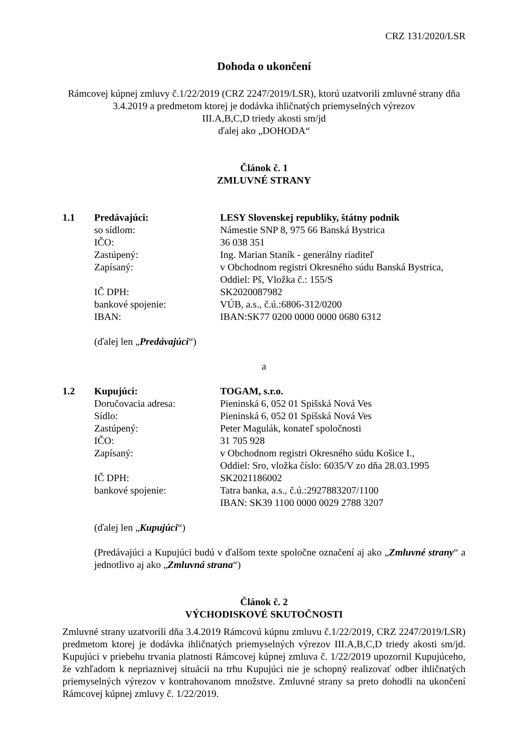CRZ 131/2020/LSR
Dohoda o ukončení
Rámcovej kúpnej zmluvy č.1/22/2019 (CRZ 2247/2019/LSR), ktorú uzatvorili zmluvné strany dňa
3.4.2019 a predmetom ktorej je dodávka ihličnatých priemyselných výrezov
III.A,B,C,D triedy akosti sm/jd
ďalej ako „DOHODA“
Článok č. 1
ZMLUVNÉ STRANY
| 1.1 | Predávajúci: | LESY Slovenskej republiky, štátny podnik |
| | so sídlom: | Námestie SNP 8, 975 66 Banská Bystrica |
| | IČO: | 36 038 351 |
| | Zastúpený: | Ing. Marian Staník - generálny riaditeľ |
| | Zapísaný: | v Obchodnom registri Okresného súdu Banská Bystrica, Oddiel: Pš, Vložka č.: 155/S |
| | IČ DPH: | SK2020087982 |
| | bankové spojenie: | VÚB, a.s., č.ú.:6806-312/0200 |
| | IBAN: | IBAN:SK77 0200 0000 0000 0680 6312 |
(ďalej len „Predávajúci“)
a
| 1.2 | Kupujúci: | TOGAM, s.r.o. |
| | Doručovacia adresa: | Pieninská 6, 052 01 Spišská Nová Ves |
| | Sídlo: | Pieninská 6, 052 01 Spišská Nová Ves |
| | Zastúpený: | Peter Magulák, konateľ spoločnosti |
| | IČO: | 31 705 928 |
| | Zapísaný: | v Obchodnom registri Okresného súdu Košice I., Oddiel: Sro, vložka číslo: 6035/V zo dňa 28.03.1995 |
| | IČ DPH: | SK2021186002 |
| | bankové spojenie: | Tatra banka, a.s., č.ú.:2927883207/1100 IBAN: SK39 1100 0000 0029 2788 3207 |
(ďalej len „Kupujúci“)
(Predávajúci a Kupujúci budú v ďalšom texte spoločne označení aj ako „Zmluvné strany“ a jednotlivo aj ako „Zmluvná strana“)
Článok č. 2
VÝCHODISKOVÉ SKUTOČNOSTI
Zmluvné strany uzatvorili dňa 3.4.2019 Rámcovú kúpnu zmluvu č.1/22/2019, CRZ 2247/2019/LSR) predmetom ktorej je dodávka ihličnatých priemyselných výrezov III.A,B,C,D triedy akosti sm/jd. Kupujúci v priebehu trvania platnosti Rámcovej kúpnej zmluva č. 1/22/2019 upozornil Kupujúceho, že vzhľadom k nepriaznivej situácii na trhu Kupujúci nie je schopný realizovať odber ihličnatých priemyselných výrezov v kontrahovanom množstve. Zmluvné strany sa preto dohodli na ukončení Rámcovej kúpnej zmluvy č. 1/22/2019.